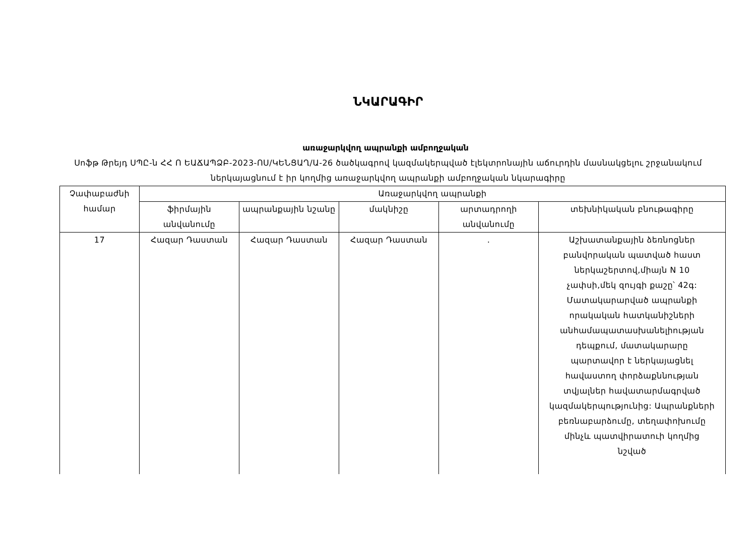ՆԿԱՐԱԳԻՐ
առաջարկվող ապրանքի ամբողջական
Սոֆթ Թրեյդ ՍՊԸ-ն ՀՀ Ո ԵԱՃԱՊՁԲ-2023-ՈՍ/ԿԵՆՑԱՂ/Ա-26 ծածկագրով կազմակերպված էլեկտրոնային աճուրդին մասնակցելու շրջանակում ներկայացնում է իր կողմից առաջարկվող ապրանքի ամբողջական նկարագիրը
| Չափաբաժնի համար | Առաջարկվող ապրանքի | | | | |
| --- | --- | --- | --- | --- | --- |
| | ֆիրմային անվանումը | ապրանքային նշանը | մակնիշը | արտադրողի անվանումը | տեխնիկական բնութագիրը |
| 17 | Հազար Դաստան | Հազար Դաստան | Հազար Դաստան | . | Աշխատանքային ձեռնոցներ բանվորական պատված հաստ ներկաշերտով,միայն N 10 չափսի,մեկ զույգի քաշը՝ 42գ: Մատակարարված ապրանքի որակական հատկանիշների անհամապատասխանելիության դեպքում, մատակարարը պարտավոր է ներկայացնել հավաստող փորձաքննության տվյալներ հավատարմագրված կազմակերպությունից: Ապրանքների բեռնաբարձումը, տեղափոխումը մինչև պատվիրատուի կողմից նշված |